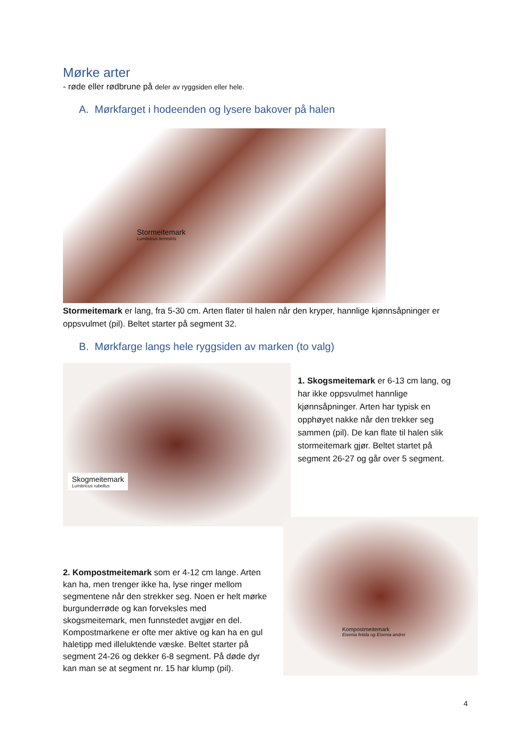Mørke arter
- røde eller rødbrune på deler av ryggsiden eller hele.
A. Mørkfarget i hodeenden og lysere bakover på halen
Stormeitemark
Lumbricus terrestris
Stormeitemark er lang, fra 5-30 cm. Arten flater til halen når den kryper, hannlige kjønnsåpninger er oppsvulmet (pil). Beltet starter på segment 32.
B. Mørkfarge langs hele ryggsiden av marken (to valg)
Skogmeitemark
Lumbricus rubellus
1. Skogsmeitemark er 6-13 cm lang, og har ikke oppsvulmet hannlige kjønnsåpninger. Arten har typisk en opphøyet nakke når den trekker seg sammen (pil). De kan flate til halen slik stormeitemark gjør. Beltet startet på segment 26-27 og går over 5 segment.
2. Kompostmeitemark som er 4-12 cm lange. Arten kan ha, men trenger ikke ha, lyse ringer mellom segmentene når den strekker seg. Noen er helt mørke burgunderrøde og kan forveksles med skogsmeitemark, men funnstedet avgjør en del. Kompostmarkene er ofte mer aktive og kan ha en gul haletipp med illeluktende væske. Beltet starter på segment 24-26 og dekker 6-8 segment. På døde dyr kan man se at segment nr. 15 har klump (pil).
Kompostmeitemark
Eisenia fetida og Eisenia andrei
4